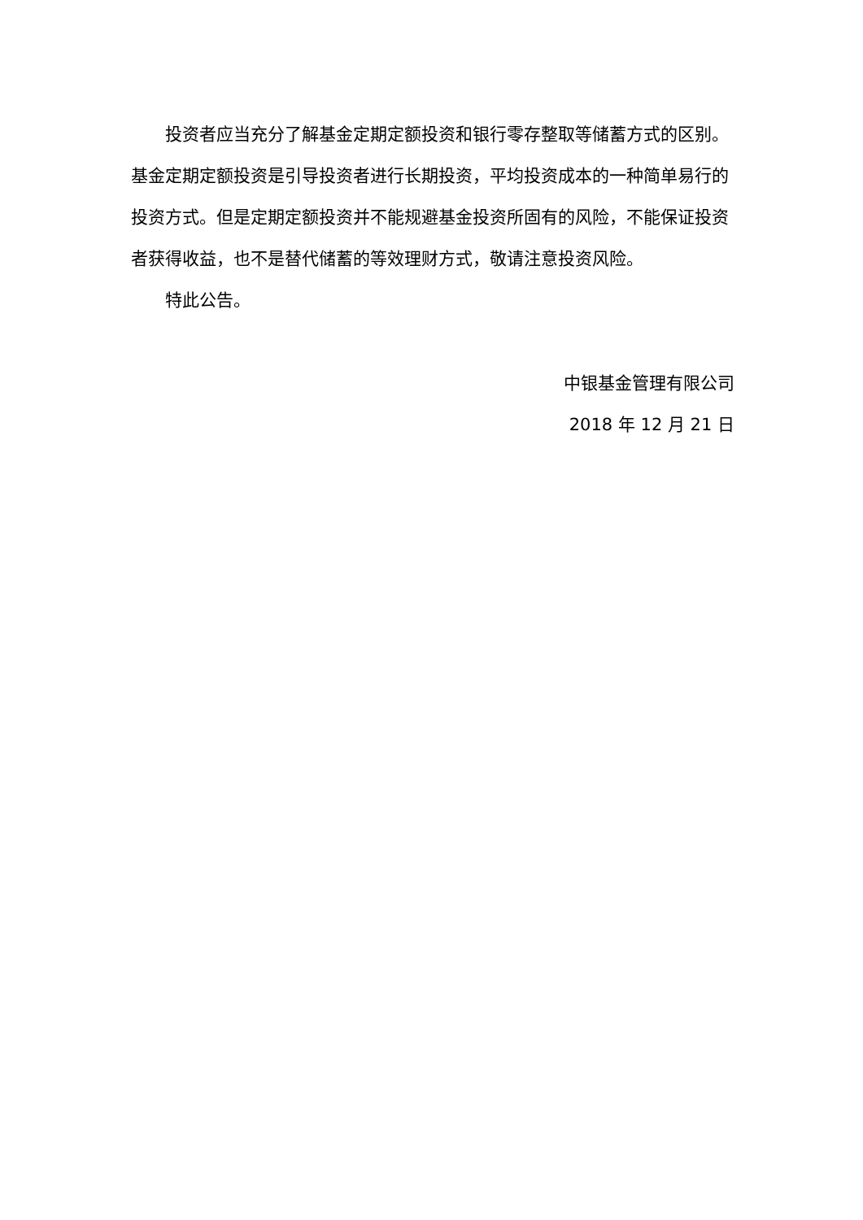投资者应当充分了解基金定期定额投资和银行零存整取等储蓄方式的区别。基金定期定额投资是引导投资者进行长期投资，平均投资成本的一种简单易行的投资方式。但是定期定额投资并不能规避基金投资所固有的风险，不能保证投资者获得收益，也不是替代储蓄的等效理财方式，敬请注意投资风险。
特此公告。
中银基金管理有限公司
2018 年 12 月 21 日